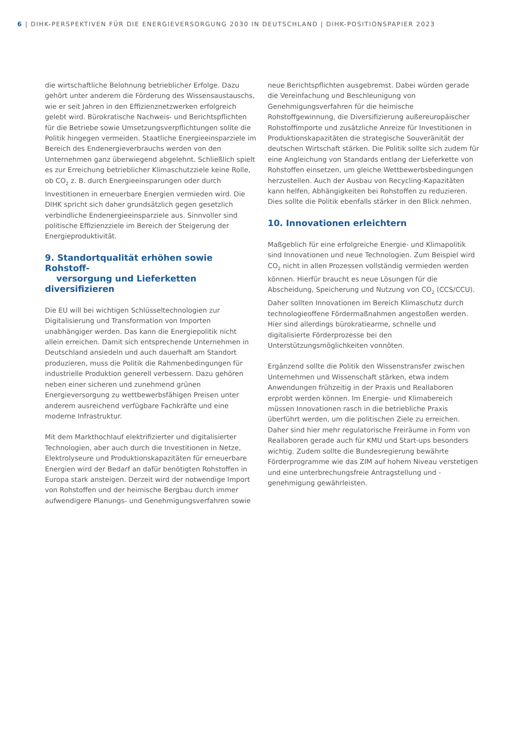6 | DIHK-PERSPEKTIVEN FÜR DIE ENERGIEVERSORGUNG 2030 IN DEUTSCHLAND | DIHK-POSITIONSPAPIER 2023
die wirtschaftliche Belohnung betrieblicher Erfolge. Dazu gehört unter anderem die Förderung des Wissensaustauschs, wie er seit Jahren in den Effizienznetzwerken erfolgreich gelebt wird. Bürokratische Nachweis- und Berichtspflichten für die Betriebe sowie Umsetzungsverpflichtungen sollte die Politik hingegen vermeiden. Staatliche Energieeinsparziele im Bereich des Endenergieverbrauchs werden von den Unternehmen ganz überwiegend abgelehnt. Schließlich spielt es zur Erreichung betrieblicher Klimaschutzziele keine Rolle, ob CO<sub>2</sub> z. B. durch Energieeinsparungen oder durch Investitionen in erneuerbare Energien vermieden wird. Die DIHK spricht sich daher grundsätzlich gegen gesetzlich verbindliche Endenergieeinsparziele aus. Sinnvoller sind politische Effizienzziele im Bereich der Steigerung der Energieproduktivität.
9. Standortqualität erhöhen sowie Rohstoff-
versorgung und Lieferketten diversifizieren
Die EU will bei wichtigen Schlüsseltechnologien zur Digitalisierung und Transformation von Importen unabhängiger werden. Das kann die Energiepolitik nicht allein erreichen. Damit sich entsprechende Unternehmen in Deutschland ansiedeln und auch dauerhaft am Standort produzieren, muss die Politik die Rahmenbedingungen für industrielle Produktion generell verbessern. Dazu gehören neben einer sicheren und zunehmend grünen Energieversorgung zu wettbewerbsfähigen Preisen unter anderem ausreichend verfügbare Fachkräfte und eine moderne Infrastruktur.
Mit dem Markthochlauf elektrifizierter und digitalisierter Technologien, aber auch durch die Investitionen in Netze, Elektrolyseure und Produktionskapazitäten für erneuerbare Energien wird der Bedarf an dafür benötigten Rohstoffen in Europa stark ansteigen. Derzeit wird der notwendige Import von Rohstoffen und der heimische Bergbau durch immer aufwendigere Planungs- und Genehmigungsverfahren sowie
neue Berichtspflichten ausgebremst. Dabei würden gerade die Vereinfachung und Beschleunigung von Genehmigungsverfahren für die heimische Rohstoffgewinnung, die Diversifizierung außereuropäischer Rohstoffimporte und zusätzliche Anreize für Investitionen in Produktionskapazitäten die strategische Souveränität der deutschen Wirtschaft stärken. Die Politik sollte sich zudem für eine Angleichung von Standards entlang der Lieferkette von Rohstoffen einsetzen, um gleiche Wettbewerbsbedingungen herzustellen. Auch der Ausbau von Recycling-Kapazitäten kann helfen, Abhängigkeiten bei Rohstoffen zu reduzieren. Dies sollte die Politik ebenfalls stärker in den Blick nehmen.
10. Innovationen erleichtern
Maßgeblich für eine erfolgreiche Energie- und Klimapolitik sind Innovationen und neue Technologien. Zum Beispiel wird CO<sub>2</sub> nicht in allen Prozessen vollständig vermieden werden können. Hierfür braucht es neue Lösungen für die Abscheidung, Speicherung und Nutzung von CO<sub>2</sub> (CCS/CCU). Daher sollten Innovationen im Bereich Klimaschutz durch technologieoffene Fördermaßnahmen angestoßen werden. Hier sind allerdings bürokratiearme, schnelle und digitalisierte Förderprozesse bei den Unterstützungsmöglichkeiten vonnöten.
Ergänzend sollte die Politik den Wissenstransfer zwischen Unternehmen und Wissenschaft stärken, etwa indem Anwendungen frühzeitig in der Praxis und Reallaboren erprobt werden können. Im Energie- und Klimabereich müssen Innovationen rasch in die betriebliche Praxis überführt werden, um die politischen Ziele zu erreichen. Daher sind hier mehr regulatorische Freiräume in Form von Reallaboren gerade auch für KMU und Start-ups besonders wichtig. Zudem sollte die Bundesregierung bewährte Förderprogramme wie das ZIM auf hohem Niveau verstetigen und eine unterbrechungsfreie Antragstellung und -genehmigung gewährleisten.